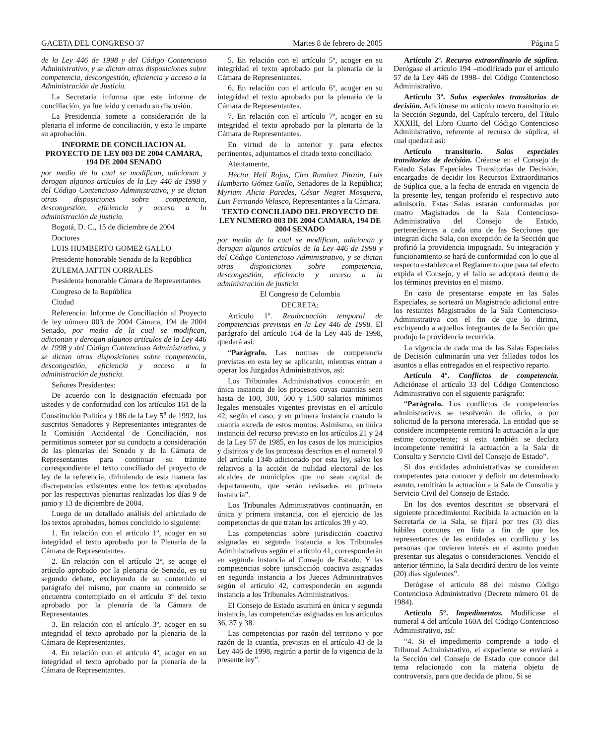GACETA DEL CONGRESO 37 Martes 8 de febrero de 2005 Página 5
de la Ley 446 de 1998 y del Código Contencioso Administrativo, y se dictan otras disposiciones sobre competencia, descongestión, eficiencia y acceso a la Administración de Justicia.
La Secretaría informa que este informe de conciliación, ya fue leído y cerrado su discusión.
La Presidencia somete a consideración de la plenaria el informe de conciliación, y esta le imparte su aprobación.
INFORME DE CONCILIACION AL PROYECTO DE LEY 003 DE 2004 CAMARA, 194 DE 2004 SENADO
por medio de la cual se modifican, adicionan y derogan algunos artículos de la Ley 446 de 1998 y del Código Contencioso Administrativo, y se dictan otras disposiciones sobre competencia, descongestión, eficiencia y acceso a la administración de justicia.
Bogotá, D. C., 15 de diciembre de 2004
Doctores
LUIS HUMBERTO GOMEZ GALLO
Presidente honorable Senado de la República
ZULEMA JATTIN CORRALES
Presidenta honorable Cámara de Representantes
Congreso de la República
Ciudad
Referencia: Informe de Conciliación al Proyecto de ley número 003 de 2004 Cámara, 194 de 2004 Senado, por medio de la cual se modifican, adicionan y derogan algunos artículos de la Ley 446 de 1998 y del Código Contencioso Administrativo, y se dictan otras disposiciones sobre competencia, descongestión, eficiencia y acceso a la administración de justicia.
Señores Presidentes:
De acuerdo con la designación efectuada por ustedes y de conformidad con los artículos 161 de la Constitución Política y 186 de la Ley 5<sup>a</sup> de 1992, los suscritos Senadores y Representantes integrantes de la Comisión Accidental de Conciliación, nos permitimos someter por su conducto a consideración de las plenarias del Senado y de la Cámara de Representantes para continuar su trámite correspondiente el texto conciliado del proyecto de ley de la referencia, dirimiendo de esta manera las discrepancias existentes entre los textos aprobados por las respectivas plenarias realizadas los días 9 de junio y 13 de diciembre de 2004.
Luego de un detallado análisis del articulado de los textos aprobados, hemos concluido lo siguiente:
1. En relación con el artículo 1º, acoger en su integridad el texto aprobado por la Plenaria de la Cámara de Representantes.
2. En relación con el artículo 2º, se acoge el artículo aprobado por la plenaria de Senado, es su segundo debate, excluyendo de su contenido el parágrafo del mismo, por cuanto su contenido se encuentra contemplado en el artículo 3º del texto aprobado por la plenaria de la Cámara de Representantes.
3. En relación con el artículo 3º, acoger en su integridad el texto aprobado por la plenaria de la Cámara de Representantes.
4. En relación con el artículo 4º, acoger en su integridad el texto aprobado por la plenaria de la Cámara de Representantes.
5. En relación con el artículo 5º, acoger en su integridad el texto aprobado por la plenaria de la Cámara de Representantes.
6. En relación con el artículo 6º, acoger en su integridad el texto aprobado por la plenaria de la Cámara de Representantes.
7. En relación con el artículo 7º, acoger en su integridad el texto aprobado por la plenaria de la Cámara de Representantes.
En virtud de lo anterior y para efectos pertinentes, adjuntamos el citado texto conciliado.
Atentamente,
Héctor Helí Rojas, Ciro Ramírez Pinzón, Luis Humberto Gómez Gallo, Senadores de la República; Myriam Alicia Paredes, César Negret Mosquera, Luis Fernando Velasco, Representantes a la Cámara.
TEXTO CONCILIADO DEL PROYECTO DE LEY NUMERO 003 DE 2004 CAMARA, 194 DE 2004 SENADO
por medio de la cual se modifican, adicionan y derogan algunos artículos de la Ley 446 de 1998 y del Código Contencioso Administrativo, y se dictan otras disposiciones sobre competencia, descongestión, eficiencia y acceso a la administración de justicia.
El Congreso de Colombia
DECRETA:
Artículo 1º. Readecuación temporal de competencias previstas en la Ley 446 de 1998. El parágrafo del artículo 164 de la Ley 446 de 1998, quedará así:
“Parágrafo. Las normas de competencia previstas en esta ley se aplicarán, mientras entran a operar los Juzgados Administrativos, así:
Los Tribunales Administrativos conocerán en única instancia de los procesos cuyas cuantías sean hasta de 100, 300, 500 y 1.500 salarios mínimos legales mensuales vigentes previstas en el artículo 42, según el caso, y en primera instancia cuando la cuantía exceda de estos montos. Asimismo, en única instancia del recurso previsto en los artículos 21 y 24 de la Ley 57 de 1985, en los casos de los municipios y distritos y de los procesos descritos en el numeral 9 del artículo 134b adicionado por esta ley, salvo los relativos a la acción de nulidad electoral de los alcaldes de municipios que no sean capital de departamento, que serán revisados en primera instancia”.
Los Tribunales Administrativos continuarán, en única y primera instancia, con el ejercicio de las competencias de que tratan los artículos 39 y 40.
Las competencias sobre jurisdicción coactiva asignadas en segunda instancia a los Tribunales Administrativos según el artículo 41, corresponderán en segunda instancia al Consejo de Estado. Y las competencias sobre jurisdicción coactiva asignadas en segunda instancia a los Jueces Administrativos según el artículo 42, corresponderán en segunda instancia a los Tribunales Administrativos.
El Consejo de Estado asumirá en única y segunda instancia, las competencias asignadas en los artículos 36, 37 y 38.
Las competencias por razón del territorio y por razón de la cuantía, previstas en el artículo 43 de la Ley 446 de 1998, regirán a partir de la vigencia de la presente ley”.
Artículo 2º. Recurso extraordinario de súplica. Derógase el artículo 194 –modificado por el artículo 57 de la Ley 446 de 1998– del Código Contencioso Administrativo.
Artículo 3º. Salas especiales transitorias de decisión. Adiciónase un artículo nuevo transitorio en la Sección Segunda, del Capítulo tercero, del Título XXXIII, del Libro Cuarto del Código Contencioso Administrativo, referente al recurso de súplica, el cual quedará así:
Artículo transitorio. Salas especiales transitorias de decisión. Créanse en el Consejo de Estado Salas Especiales Transitorias de Decisión, encargadas de decidir los Recursos Extraordinarios de Súplica que, a la fecha de entrada en vigencia de la presente ley, tengan proferido el respectivo auto admisorio. Estas Salas estarán conformadas por cuatro Magistrados de la Sala Contencioso-Administrativa del Consejo de Estado, pertenecientes a cada una de las Secciones que integran dicha Sala, con excepción de la Sección que profirió la providencia impugnada. Su integración y funcionamiento se hará de conformidad con lo que al respecto establezca el Reglamento que para tal efecto expida el Consejo, y el fallo se adoptará dentro de los términos previstos en el mismo.
En caso de presentarse empate en las Salas Especiales, se sorteará un Magistrado adicional entre los restantes Magistrados de la Sala Contencioso-Administrativa con el fin de que lo dirima, excluyendo a aquellos integrantes de la Sección que produjo la providencia recurrida.
La vigencia de cada una de las Salas Especiales de Decisión culminarán una vez fallados todos los asuntos a ellas entregados en el respectivo reparto.
Artículo 4°. Conflictos de competencia. Adiciónase el artículo 33 del Código Contencioso Administrativo con el siguiente parágrafo:
“Parágrafo. Los conflictos de competencias administrativas se resolverán de oficio, o por solicitud de la persona interesada. La entidad que se considere incompetente remitirá la actuación a la que estime competente; si esta también se declara incompetente remitirá la actuación a la Sala de Consulta y Servicio Civil del Consejo de Estado”.
Si dos entidades administrativas se consideran competentes para conocer y definir un determinado asunto, remitirán la actuación a la Sala de Consulta y Servicio Civil del Consejo de Estado.
En los dos eventos descritos se observará el siguiente procedimiento: Recibida la actuación en la Secretaría de la Sala, se fijará por tres (3) días hábiles comunes en lista a fin de que los representantes de las entidades en conflicto y las personas que tuvieren interés en el asunto puedan presentar sus alegatos o consideraciones. Vencido el anterior término, la Sala decidirá dentro de los veinte (20) días siguientes”.
Derógase el artículo 88 del mismo Código Contencioso Administrativo (Decreto número 01 de 1984).
Artículo 5°. Impedimentos. Modifícase el numeral 4 del artículo 160A del Código Contencioso Administrativo, así:
“4. Si el impedimento comprende a todo el Tribunal Administrativo, el expediente se enviará a la Sección del Consejo de Estado que conoce del tema relacionado con la materia objeto de controversia, para que decida de plano. Si se